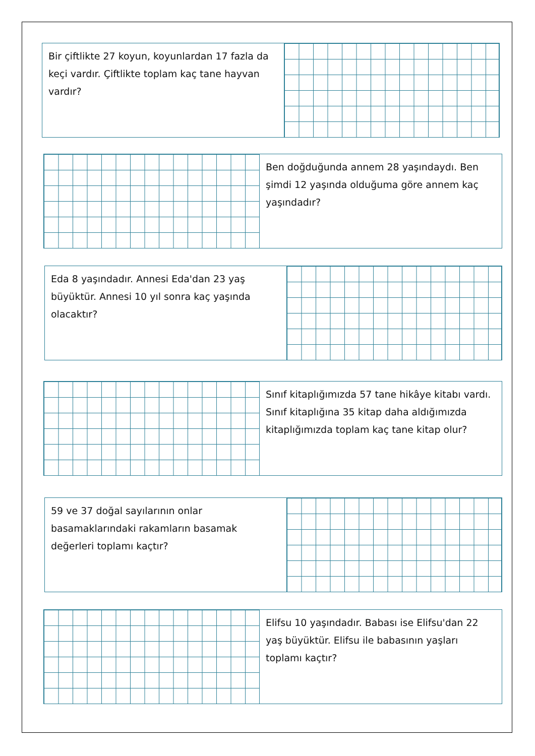Bir çiftlikte 27 koyun, koyunlardan 17 fazla da keçi vardır. Çiftlikte toplam kaç tane hayvan vardır?
Ben doğduğunda annem 28 yaşındaydı. Ben şimdi 12 yaşında olduğuma göre annem kaç yaşındadır?
Eda 8 yaşındadır. Annesi Eda'dan 23 yaş büyüktür. Annesi 10 yıl sonra kaç yaşında olacaktır?
Sınıf kitaplığımızda 57 tane hikâye kitabı vardı. Sınıf kitaplığına 35 kitap daha aldığımızda kitaplığımızda toplam kaç tane kitap olur?
59 ve 37 doğal sayılarının onlar basamaklarındaki rakamların basamak değerleri toplamı kaçtır?
Elifsu 10 yaşındadır. Babası ise Elifsu'dan 22 yaş büyüktür. Elifsu ile babasının yaşları toplamı kaçtır?